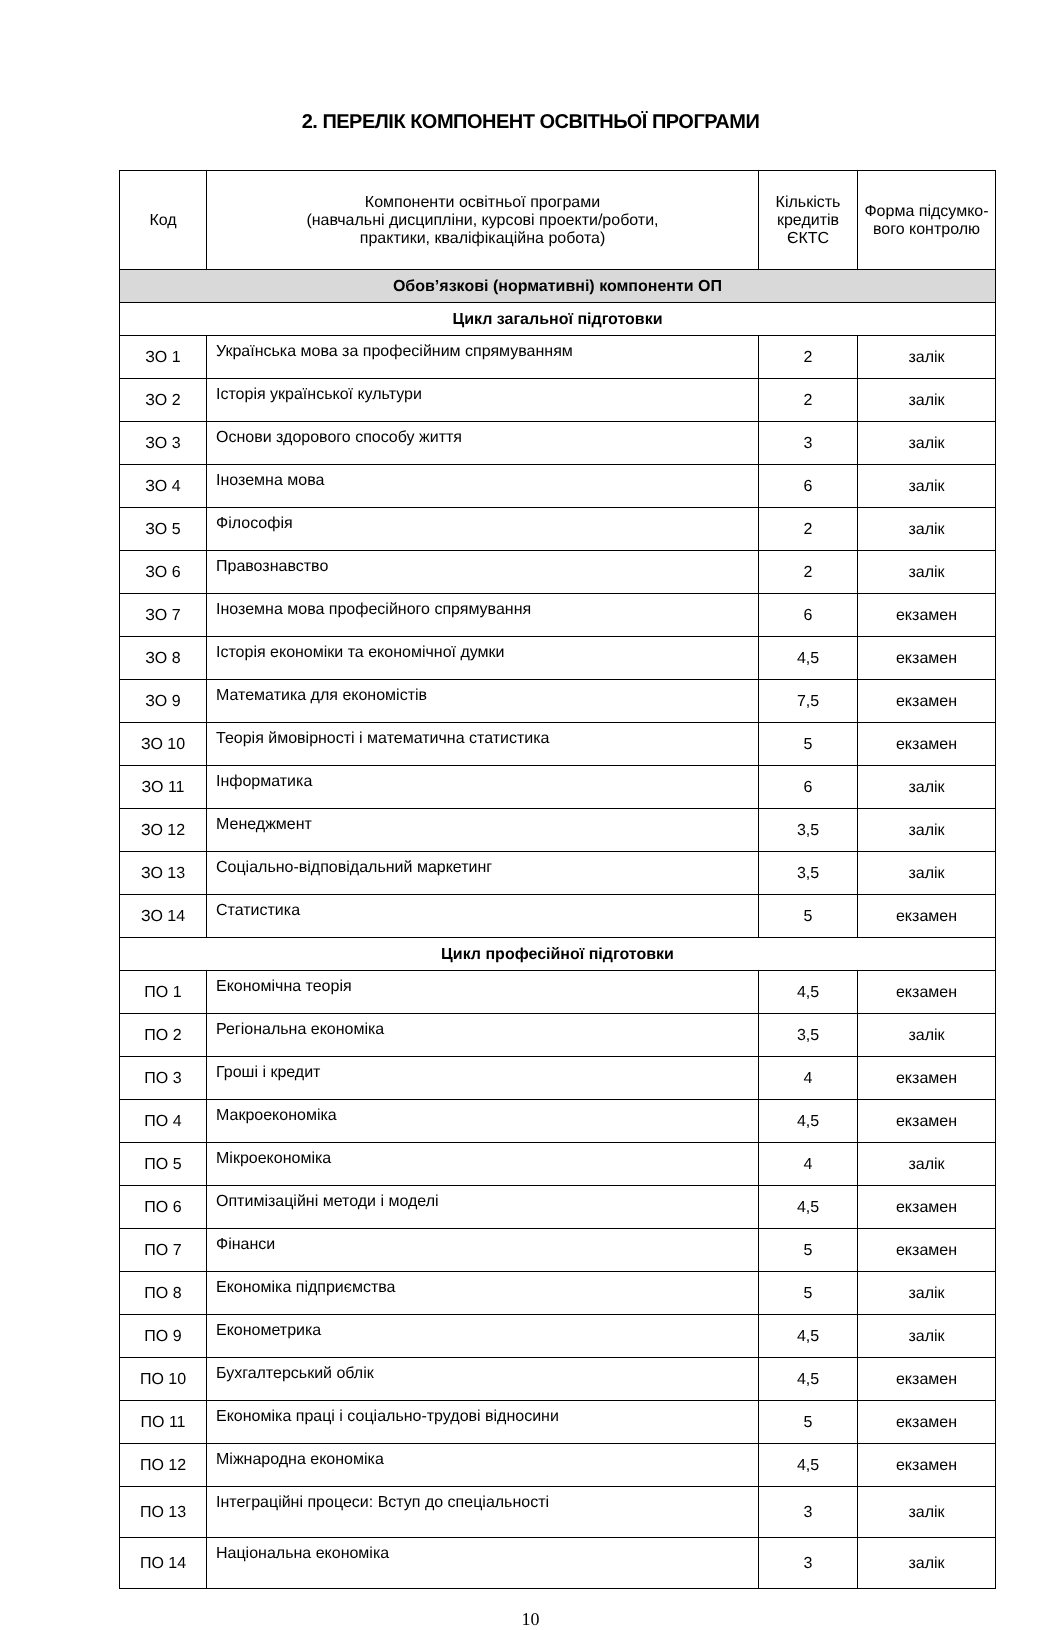2. ПЕРЕЛІК КОМПОНЕНТ ОСВІТНЬОЇ ПРОГРАМИ
| Код | Компоненти освітньої програми (навчальні дисципліни, курсові проекти/роботи, практики, кваліфікаційна робота) | Кількість кредитів ЄКТС | Форма підсумко-вого контролю |
| --- | --- | --- | --- |
| Обов’язкові (нормативні) компоненти ОП | | | |
| Цикл загальної підготовки | | | |
| ЗО 1 | Українська мова за професійним спрямуванням | 2 | залік |
| ЗО 2 | Історія української культури | 2 | залік |
| ЗО 3 | Основи здорового способу життя | 3 | залік |
| ЗО 4 | Іноземна мова | 6 | залік |
| ЗО 5 | Філософія | 2 | залік |
| ЗО 6 | Правознавство | 2 | залік |
| ЗО 7 | Іноземна мова професійного спрямування | 6 | екзамен |
| ЗО 8 | Історія економіки та економічної думки | 4,5 | екзамен |
| ЗО 9 | Математика для економістів | 7,5 | екзамен |
| ЗО 10 | Теорія ймовірності і математична статистика | 5 | екзамен |
| ЗО 11 | Інформатика | 6 | залік |
| ЗО 12 | Менеджмент | 3,5 | залік |
| ЗО 13 | Соціально-відповідальний маркетинг | 3,5 | залік |
| ЗО 14 | Статистика | 5 | екзамен |
| Цикл професійної підготовки | | | |
| ПО 1 | Економічна теорія | 4,5 | екзамен |
| ПО 2 | Регіональна економіка | 3,5 | залік |
| ПО 3 | Гроші і кредит | 4 | екзамен |
| ПО 4 | Макроекономіка | 4,5 | екзамен |
| ПО 5 | Мікроекономіка | 4 | залік |
| ПО 6 | Оптимізаційні методи і моделі | 4,5 | екзамен |
| ПО 7 | Фінанси | 5 | екзамен |
| ПО 8 | Економіка підприємства | 5 | залік |
| ПО 9 | Економетрика | 4,5 | залік |
| ПО 10 | Бухгалтерський облік | 4,5 | екзамен |
| ПО 11 | Економіка праці і соціально-трудові відносини | 5 | екзамен |
| ПО 12 | Міжнародна економіка | 4,5 | екзамен |
| ПО 13 | Інтеграційні процеси: Вступ до спеціальності | 3 | залік |
| ПО 14 | Національна економіка | 3 | залік |
10